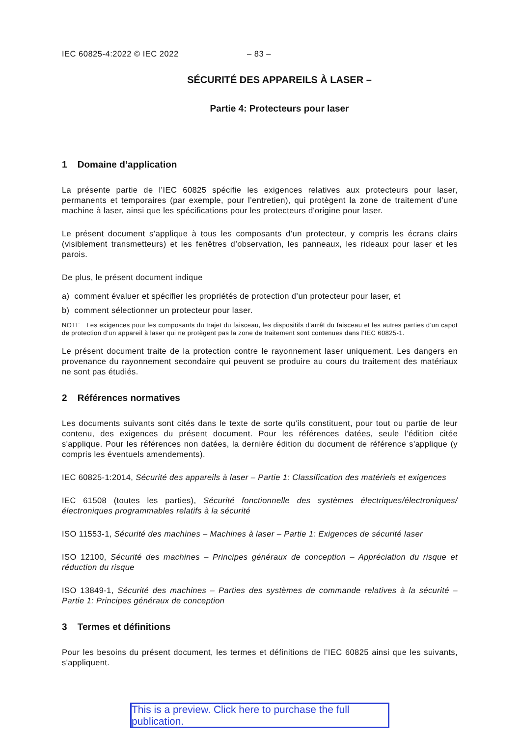IEC 60825-4:2022 © IEC 2022 – 83 –
SÉCURITÉ DES APPAREILS À LASER –
Partie 4: Protecteurs pour laser
1 Domaine d’application
La présente partie de l’IEC 60825 spécifie les exigences relatives aux protecteurs pour laser, permanents et temporaires (par exemple, pour l’entretien), qui protègent la zone de traitement d’une machine à laser, ainsi que les spécifications pour les protecteurs d'origine pour laser.
Le présent document s’applique à tous les composants d’un protecteur, y compris les écrans clairs (visiblement transmetteurs) et les fenêtres d’observation, les panneaux, les rideaux pour laser et les parois.
De plus, le présent document indique
a) comment évaluer et spécifier les propriétés de protection d’un protecteur pour laser, et
b) comment sélectionner un protecteur pour laser.
NOTE Les exigences pour les composants du trajet du faisceau, les dispositifs d’arrêt du faisceau et les autres parties d’un capot de protection d’un appareil à laser qui ne protègent pas la zone de traitement sont contenues dans l’IEC 60825-1.
Le présent document traite de la protection contre le rayonnement laser uniquement. Les dangers en provenance du rayonnement secondaire qui peuvent se produire au cours du traitement des matériaux ne sont pas étudiés.
2 Références normatives
Les documents suivants sont cités dans le texte de sorte qu’ils constituent, pour tout ou partie de leur contenu, des exigences du présent document. Pour les références datées, seule l'édition citée s'applique. Pour les références non datées, la dernière édition du document de référence s'applique (y compris les éventuels amendements).
IEC 60825-1:2014, Sécurité des appareils à laser – Partie 1: Classification des matériels et exigences
IEC 61508 (toutes les parties), Sécurité fonctionnelle des systèmes électriques/électroniques/électroniques programmables relatifs à la sécurité
ISO 11553-1, Sécurité des machines – Machines à laser – Partie 1: Exigences de sécurité laser
ISO 12100, Sécurité des machines – Principes généraux de conception – Appréciation du risque et réduction du risque
ISO 13849-1, Sécurité des machines – Parties des systèmes de commande relatives à la sécurité – Partie 1: Principes généraux de conception
3 Termes et définitions
Pour les besoins du présent document, les termes et définitions de l’IEC 60825 ainsi que les suivants, s'appliquent.
This is a preview. Click here to purchase the full publication.